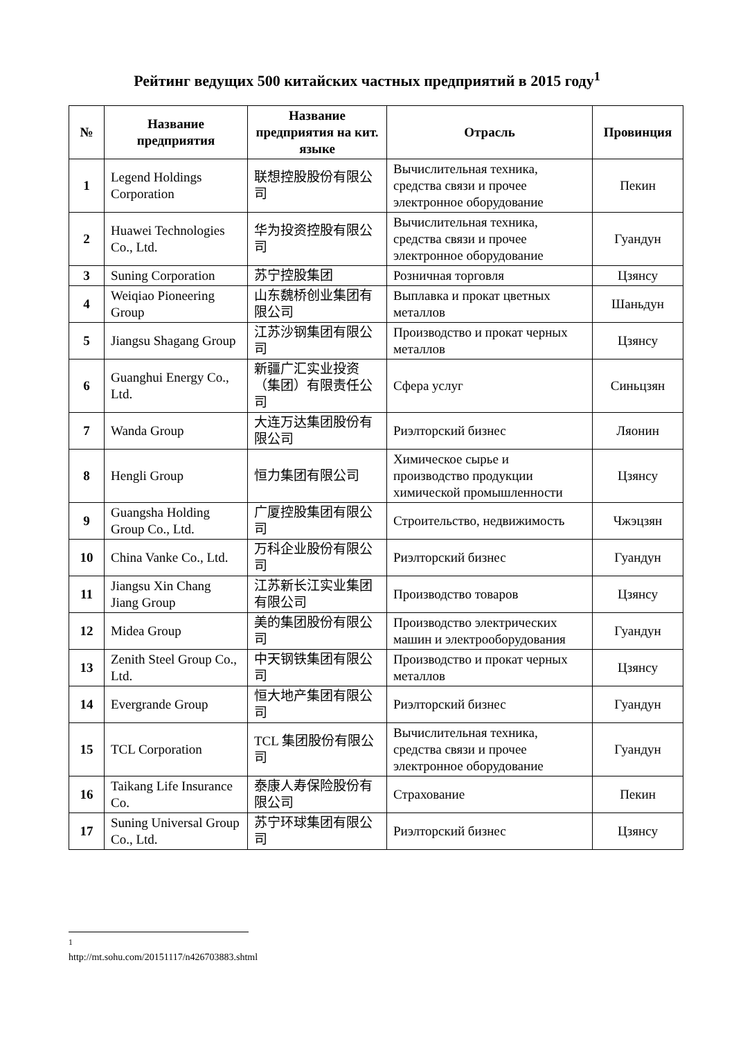Рейтинг ведущих 500 китайских частных предприятий в 2015 году<sup>1</sup>
| № | Название предприятия | Название предприятия на кит. языке | Отрасль | Провинция |
| --- | --- | --- | --- | --- |
| 1 | Legend Holdings Corporation | 联想控股股份有限公司 | Вычислительная техника, средства связи и прочее электронное оборудование | Пекин |
| 2 | Huawei Technologies Co., Ltd. | 华为投资控股有限公司 | Вычислительная техника, средства связи и прочее электронное оборудование | Гуандун |
| 3 | Suning Corporation | 苏宁控股集团 | Розничная торговля | Цзянсу |
| 4 | Weiqiao Pioneering Group | 山东魏桥创业集团有限公司 | Выплавка и прокат цветных металлов | Шаньдун |
| 5 | Jiangsu Shagang Group | 江苏沙钢集团有限公司 | Производство и прокат черных металлов | Цзянсу |
| 6 | Guanghui Energy Co., Ltd. | 新疆广汇实业投资（集团）有限责任公司 | Сфера услуг | Синьцзян |
| 7 | Wanda Group | 大连万达集团股份有限公司 | Риэлторский бизнес | Ляонин |
| 8 | Hengli Group | 恒力集团有限公司 | Химическое сырье и производство продукции химической промышленности | Цзянсу |
| 9 | Guangsha Holding Group Co., Ltd. | 广厦控股集团有限公司 | Строительство, недвижимость | Чжэцзян |
| 10 | China Vanke Co., Ltd. | 万科企业股份有限公司 | Риэлторский бизнес | Гуандун |
| 11 | Jiangsu Xin Chang Jiang Group | 江苏新长江实业集团有限公司 | Производство товаров | Цзянсу |
| 12 | Midea Group | 美的集团股份有限公司 | Производство электрических машин и электрооборудования | Гуандун |
| 13 | Zenith Steel Group Co., Ltd. | 中天钢铁集团有限公司 | Производство и прокат черных металлов | Цзянсу |
| 14 | Evergrande Group | 恒大地产集团有限公司 | Риэлторский бизнес | Гуандун |
| 15 | TCL Corporation | TCL 集团股份有限公司 | Вычислительная техника, средства связи и прочее электронное оборудование | Гуандун |
| 16 | Taikang Life Insurance Co. | 泰康人寿保险股份有限公司 | Страхование | Пекин |
| 17 | Suning Universal Group Co., Ltd. | 苏宁环球集团有限公司 | Риэлторский бизнес | Цзянсу |
<sup>1</sup> http://mt.sohu.com/20151117/n426703883.shtml